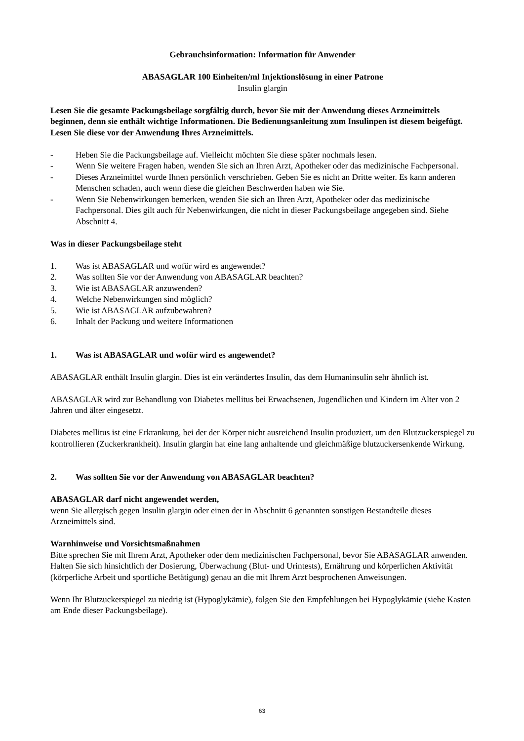Gebrauchsinformation: Information für Anwender
ABASAGLAR 100 Einheiten/ml Injektionslösung in einer Patrone
Insulin glargin
Lesen Sie die gesamte Packungsbeilage sorgfältig durch, bevor Sie mit der Anwendung dieses Arzneimittels beginnen, denn sie enthält wichtige Informationen. Die Bedienungsanleitung zum Insulinpen ist diesem beigefügt. Lesen Sie diese vor der Anwendung Ihres Arzneimittels.
- Heben Sie die Packungsbeilage auf. Vielleicht möchten Sie diese später nochmals lesen.
- Wenn Sie weitere Fragen haben, wenden Sie sich an Ihren Arzt, Apotheker oder das medizinische Fachpersonal.
- Dieses Arzneimittel wurde Ihnen persönlich verschrieben. Geben Sie es nicht an Dritte weiter. Es kann anderen Menschen schaden, auch wenn diese die gleichen Beschwerden haben wie Sie.
- Wenn Sie Nebenwirkungen bemerken, wenden Sie sich an Ihren Arzt, Apotheker oder das medizinische Fachpersonal. Dies gilt auch für Nebenwirkungen, die nicht in dieser Packungsbeilage angegeben sind. Siehe Abschnitt 4.
Was in dieser Packungsbeilage steht
1. Was ist ABASAGLAR und wofür wird es angewendet?
2. Was sollten Sie vor der Anwendung von ABASAGLAR beachten?
3. Wie ist ABASAGLAR anzuwenden?
4. Welche Nebenwirkungen sind möglich?
5. Wie ist ABASAGLAR aufzubewahren?
6. Inhalt der Packung und weitere Informationen
1. Was ist ABASAGLAR und wofür wird es angewendet?
ABASAGLAR enthält Insulin glargin. Dies ist ein verändertes Insulin, das dem Humaninsulin sehr ähnlich ist.
ABASAGLAR wird zur Behandlung von Diabetes mellitus bei Erwachsenen, Jugendlichen und Kindern im Alter von 2 Jahren und älter eingesetzt.
Diabetes mellitus ist eine Erkrankung, bei der der Körper nicht ausreichend Insulin produziert, um den Blutzuckerspiegel zu kontrollieren (Zuckerkrankheit). Insulin glargin hat eine lang anhaltende und gleichmäßige blutzuckersenkende Wirkung.
2. Was sollten Sie vor der Anwendung von ABASAGLAR beachten?
ABASAGLAR darf nicht angewendet werden,
wenn Sie allergisch gegen Insulin glargin oder einen der in Abschnitt 6 genannten sonstigen Bestandteile dieses Arzneimittels sind.
Warnhinweise und Vorsichtsmaßnahmen
Bitte sprechen Sie mit Ihrem Arzt, Apotheker oder dem medizinischen Fachpersonal, bevor Sie ABASAGLAR anwenden.
Halten Sie sich hinsichtlich der Dosierung, Überwachung (Blut- und Urintests), Ernährung und körperlichen Aktivität (körperliche Arbeit und sportliche Betätigung) genau an die mit Ihrem Arzt besprochenen Anweisungen.
Wenn Ihr Blutzuckerspiegel zu niedrig ist (Hypoglykämie), folgen Sie den Empfehlungen bei Hypoglykämie (siehe Kasten am Ende dieser Packungsbeilage).
63